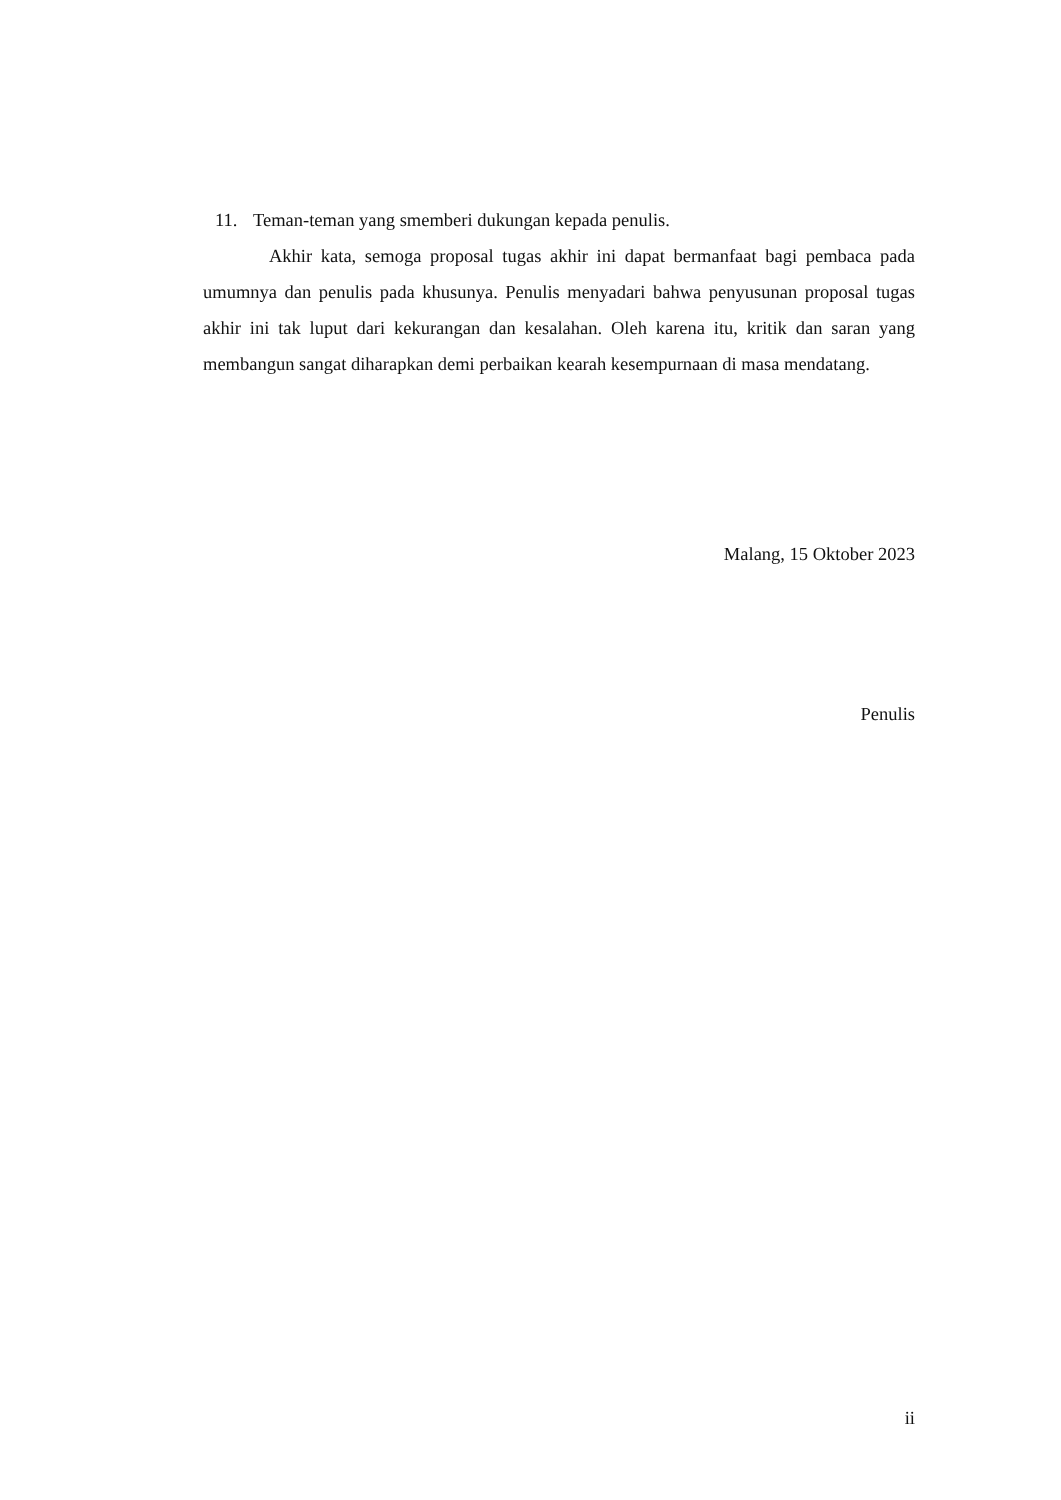11. Teman-teman yang smemberi dukungan kepada penulis.
Akhir kata, semoga proposal tugas akhir ini dapat bermanfaat bagi pembaca pada umumnya dan penulis pada khusunya. Penulis menyadari bahwa penyusunan proposal tugas akhir ini tak luput dari kekurangan dan kesalahan. Oleh karena itu, kritik dan saran yang membangun sangat diharapkan demi perbaikan kearah kesempurnaan di masa mendatang.
Malang, 15 Oktober 2023
Penulis
ii